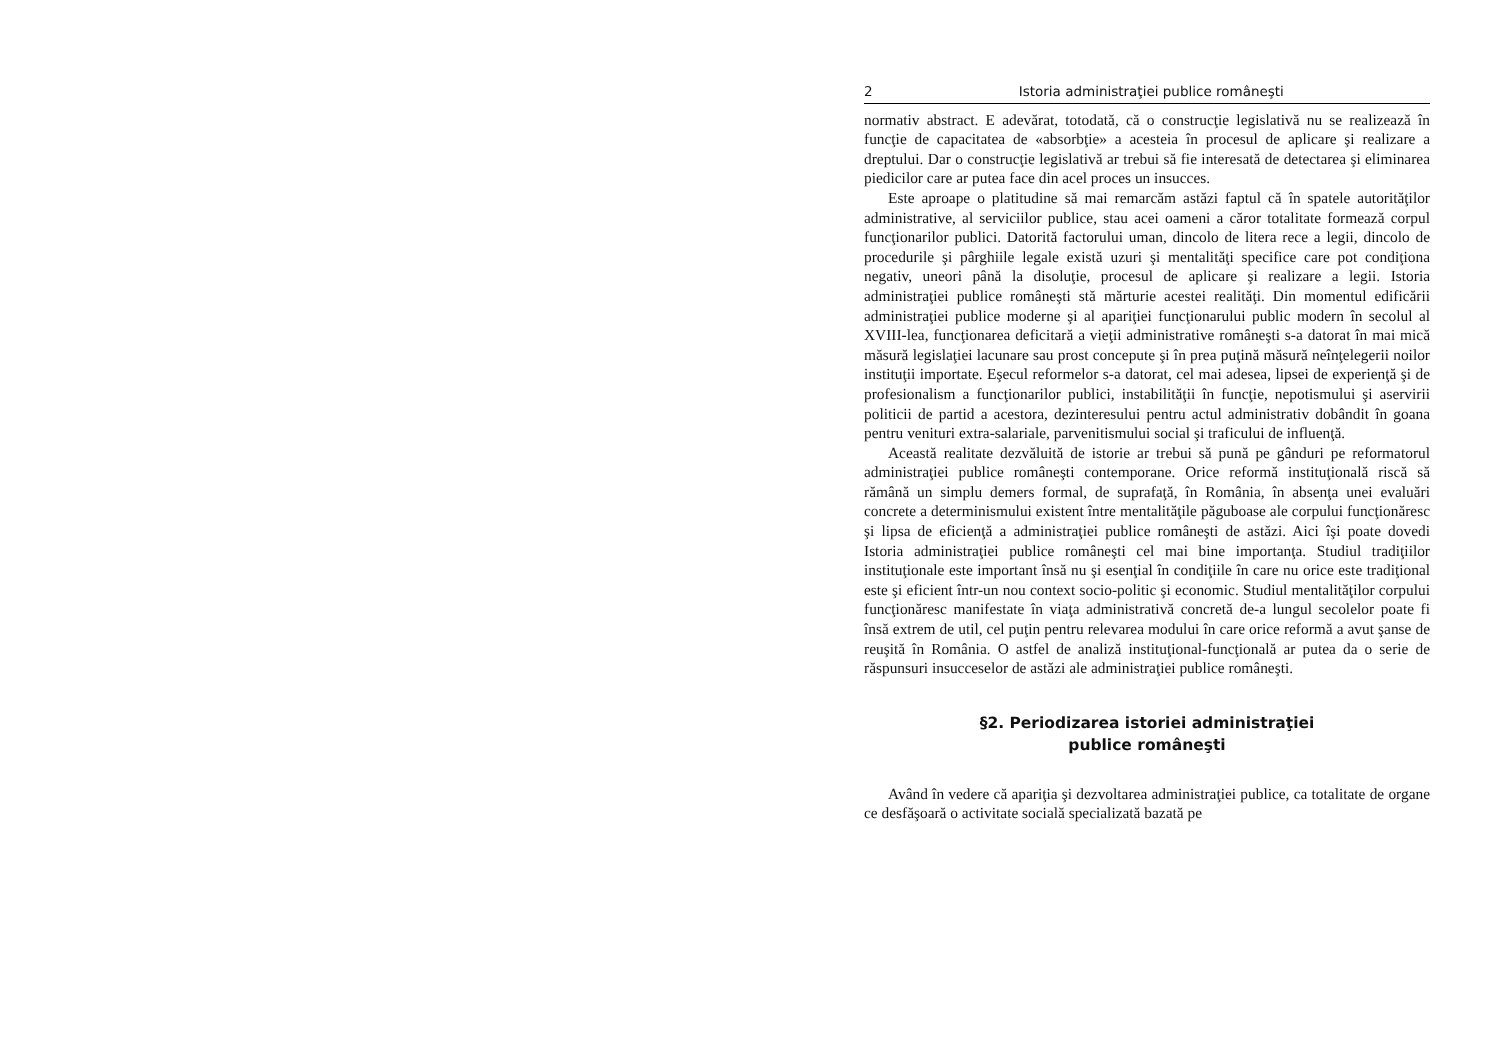2 Istoria administraţiei publice româneşti
normativ abstract. E adevărat, totodată, că o construcţie legislativă nu se realizează în funcţie de capacitatea de «absorbţie» a acesteia în procesul de aplicare şi realizare a dreptului. Dar o construcţie legislativă ar trebui să fie interesată de detectarea şi eliminarea piedicilor care ar putea face din acel proces un insucces.
Este aproape o platitudine să mai remarcăm astăzi faptul că în spatele autorităţilor administrative, al serviciilor publice, stau acei oameni a căror totalitate formează corpul funcţionarilor publici. Datorită factorului uman, dincolo de litera rece a legii, dincolo de procedurile şi pârghiile legale există uzuri şi mentalităţi specifice care pot condiţiona negativ, uneori până la disoluţie, procesul de aplicare şi realizare a legii. Istoria administraţiei publice româneşti stă mărturie acestei realităţi. Din momentul edificării administraţiei publice moderne şi al apariţiei funcţionarului public modern în secolul al XVIII-lea, funcţionarea deficitară a vieţii administrative româneşti s-a datorat în mai mică măsură legislaţiei lacunare sau prost concepute şi în prea puţină măsură neînţelegerii noilor instituţii importate. Eşecul reformelor s-a datorat, cel mai adesea, lipsei de experienţă şi de profesionalism a funcţionarilor publici, instabilităţii în funcţie, nepotismului şi aservirii politicii de partid a acestora, dezinteresului pentru actul administrativ dobândit în goana pentru venituri extra-salariale, parvenitismului social şi traficului de influenţă.
Această realitate dezvăluită de istorie ar trebui să pună pe gânduri pe reformatorul administraţiei publice româneşti contemporane. Orice reformă instituţională riscă să rămână un simplu demers formal, de suprafaţă, în România, în absenţa unei evaluări concrete a determinismului existent între mentalităţile păguboase ale corpului funcţionăresc şi lipsa de eficienţă a administraţiei publice româneşti de astăzi. Aici îşi poate dovedi Istoria administraţiei publice româneşti cel mai bine importanţa. Studiul tradiţiilor instituţionale este important însă nu şi esenţial în condiţiile în care nu orice este tradiţional este şi eficient într-un nou context socio-politic şi economic. Studiul mentalităţilor corpului funcţionăresc manifestate în viaţa administrativă concretă de-a lungul secolelor poate fi însă extrem de util, cel puţin pentru relevarea modului în care orice reformă a avut şanse de reuşită în România. O astfel de analiză instituţional-funcţională ar putea da o serie de răspunsuri insucceselor de astăzi ale administraţiei publice româneşti.
§2. Periodizarea istoriei administraţiei
publice româneşti
Având în vedere că apariţia şi dezvoltarea administraţiei publice, ca totalitate de organe ce desfăşoară o activitate socială specializată bazată pe